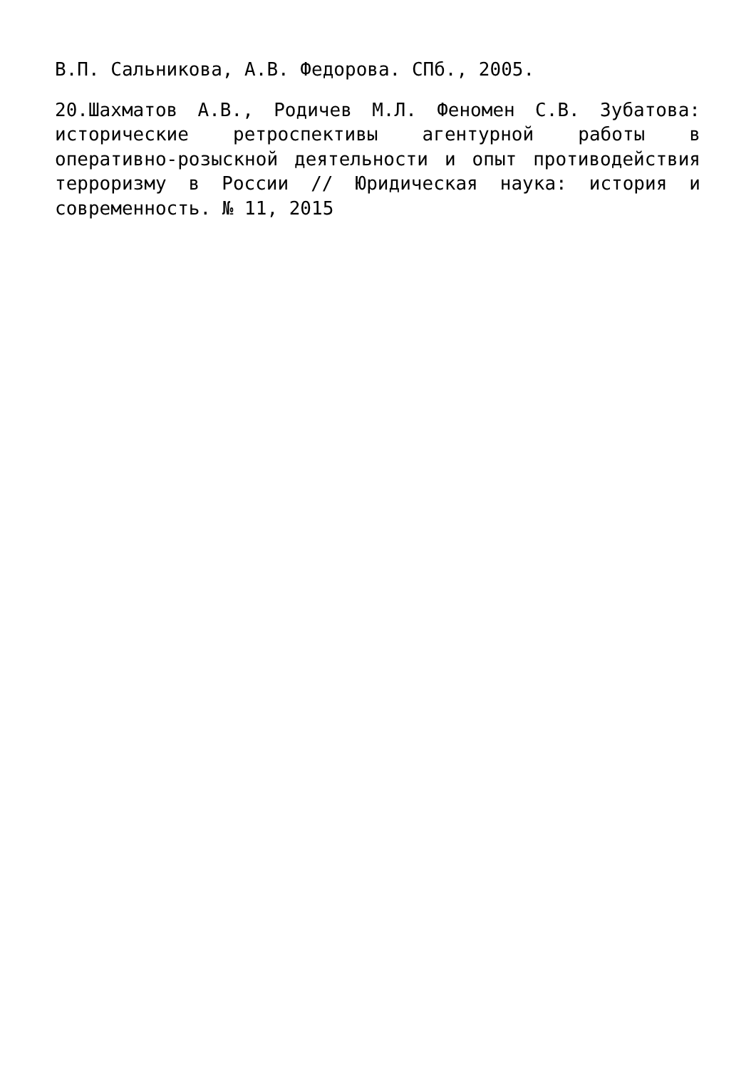В.П. Сальникова, А.В. Федорова. СПб., 2005.
20.Шахматов А.В., Родичев М.Л. Феномен С.В. Зубатова: исторические ретроспективы агентурной работы в оперативно-розыскной деятельности и опыт противодействия терроризму в России // Юридическая наука: история и современность. № 11, 2015